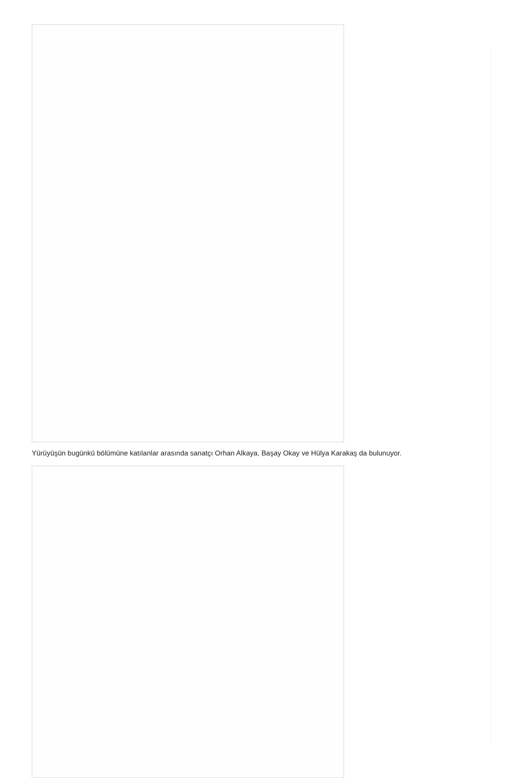Yürüyüşün bugünkü bölümüne katılanlar arasında sanatçı Orhan Alkaya, Başay Okay ve Hülya Karakaş da bulunuyor.